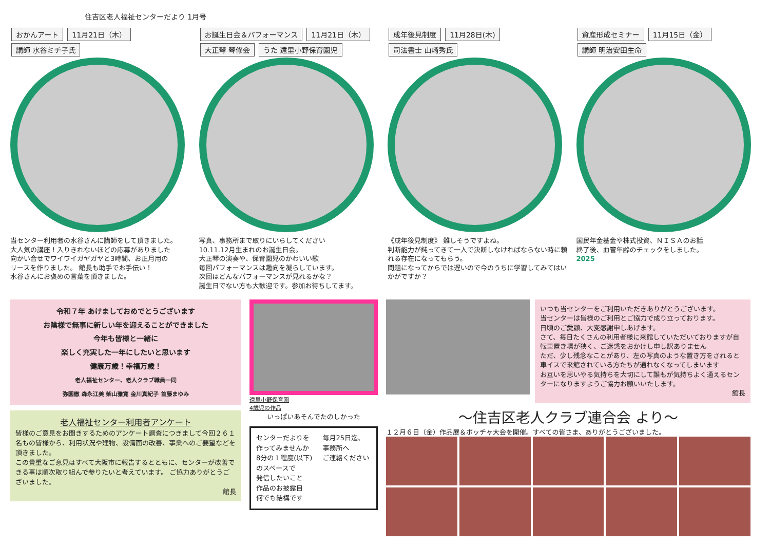住吉区老人福祉センターだより 1月号
おかんアート 11月21日（木） 講師 水谷ミチ子氏
当センター利用者の水谷さんに講師をして頂きました。
大人気の講座！入りきれないほどの応募がありました
向かい合せでワイワイガヤガヤと3時間、お正月用の
リースを作りました。 館長も助手でお手伝い！
水谷さんにお褒めの言葉を頂きました。
お誕生日会＆パフォーマンス 11月21日（木） 大正琴 琴修会 うた 遠里小野保育園児
写真、事務所まで取りにいらしてください
10.11.12月生まれのお誕生日会。
大正琴の演奏や、保育園児のかわいい歌
毎回パフォーマンスは趣向を凝らしています。
次回はどんなパフォーマンスが見れるかな？
誕生日でない方も大歓迎です。参加お待ちしてます。
成年後見制度 11月28日(木) 司法書士 山崎秀氏
《成年後見制度》 難しそうですよね。
判断能力が鈍ってきて一人で決断しなければならない時に頼れる存在になってもらう。
問題になってからでは遅いので今のうちに学習してみてはいかがですか？
資産形成セミナー 11月15日（金） 講師 明治安田生命
国民年金基金や株式投資、ＮＩＳＡのお話
終了後、血管年齢のチェックをしました。
2025
令和７年 あけましておめでとうございます
お陰様で無事に新しい年を迎えることができました
今年も皆様と一緒に
楽しく充実した一年にしたいと思います
健康万歳！幸福万歳！
老人福祉センター、老人クラブ職員一同
弥園徹 森永江美 柴山雅寛 金川真紀子 首藤まゆみ
老人福祉センター利用者アンケート
皆様のご意見をお聞きするためのアンケート調査につきまして今回２６１名もの皆様から、利用状況や建物、設備面の改善、事業へのご要望などを頂きました。
この貴重なご意見はすべて大阪市に報告するとともに、センターが改善できる事は順次取り組んで参りたいと考えています。 ご協力ありがとうございました。
館長
遠里小野保育園
4歳児の作品
いっぱいあそんでたのしかった
センターだよりを
作ってみませんか
8分の１程度(以下)
のスペースで
発信したいこと
作品のお披露目
何でも結構です
毎月25日迄、
事務所へ
ご連絡ください
いつも当センターをご利用いただきありがとうございます。
当センターは皆様のご利用とご協力で成り立っております。
日頃のご愛顧、大変感謝申しあげます。
さて、毎日たくさんの利用者様に来館していただいておりますが自転車置き場が狭く、ご迷惑をおかけし申し訳ありません
ただ、少し残念なことがあり、左の写真のような置き方をされると車イスで来館されている方たちが通れなくなってしまいます
お互いを思いやる気持ちを大切にして誰もが気持ちよく通えるセンターになりますようご協力お願いいたします。
館長
～住吉区老人クラブ連合会 より～
１２月６日（金）作品展＆ボッチャ大会を開催。すべての皆さま、ありがとうございました。